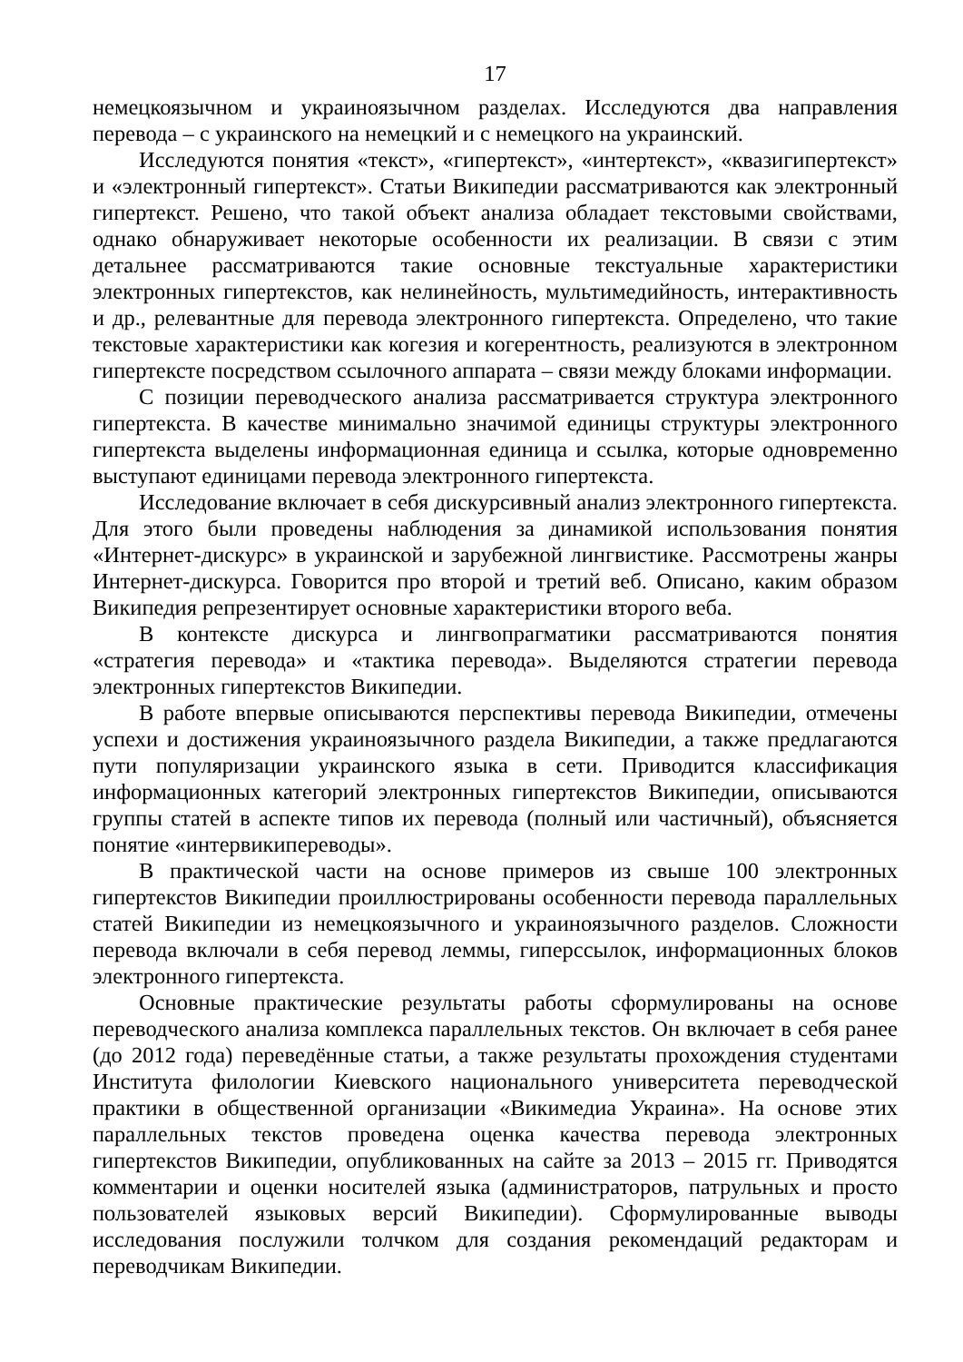17
немецкоязычном и украиноязычном разделах. Исследуются два направления перевода – с украинского на немецкий и с немецкого на украинский.
Исследуются понятия «текст», «гипертекст», «интертекст», «квазигипертекст» и «электронный гипертекст». Статьи Википедии рассматриваются как электронный гипертекст. Решено, что такой объект анализа обладает текстовыми свойствами, однако обнаруживает некоторые особенности их реализации. В связи с этим детальнее рассматриваются такие основные текстуальные характеристики электронных гипертекстов, как нелинейность, мультимедийность, интерактивность и др., релевантные для перевода электронного гипертекста. Определено, что такие текстовые характеристики как когезия и когерентность, реализуются в электронном гипертексте посредством ссылочного аппарата – связи между блоками информации.
С позиции переводческого анализа рассматривается структура электронного гипертекста. В качестве минимально значимой единицы структуры электронного гипертекста выделены информационная единица и ссылка, которые одновременно выступают единицами перевода электронного гипертекста.
Исследование включает в себя дискурсивный анализ электронного гипертекста. Для этого были проведены наблюдения за динамикой использования понятия «Интернет-дискурс» в украинской и зарубежной лингвистике. Рассмотрены жанры Интернет-дискурса. Говорится про второй и третий веб. Описано, каким образом Википедия репрезентирует основные характеристики второго веба.
В контексте дискурса и лингвопрагматики рассматриваются понятия «стратегия перевода» и «тактика перевода». Выделяются стратегии перевода электронных гипертекстов Википедии.
В работе впервые описываются перспективы перевода Википедии, отмечены успехи и достижения украиноязычного раздела Википедии, а также предлагаются пути популяризации украинского языка в сети. Приводится классификация информационных категорий электронных гипертекстов Википедии, описываются группы статей в аспекте типов их перевода (полный или частичный), объясняется понятие «интервикипереводы».
В практической части на основе примеров из свыше 100 электронных гипертекстов Википедии проиллюстрированы особенности перевода параллельных статей Википедии из немецкоязычного и украиноязычного разделов. Сложности перевода включали в себя перевод леммы, гиперссылок, информационных блоков электронного гипертекста.
Основные практические результаты работы сформулированы на основе переводческого анализа комплекса параллельных текстов. Он включает в себя ранее (до 2012 года) переведённые статьи, а также результаты прохождения студентами Института филологии Киевского национального университета переводческой практики в общественной организации «Викимедиа Украина». На основе этих параллельных текстов проведена оценка качества перевода электронных гипертекстов Википедии, опубликованных на сайте за 2013 – 2015 гг. Приводятся комментарии и оценки носителей языка (администраторов, патрульных и просто пользователей языковых версий Википедии). Сформулированные выводы исследования послужили толчком для создания рекомендаций редакторам и переводчикам Википедии.